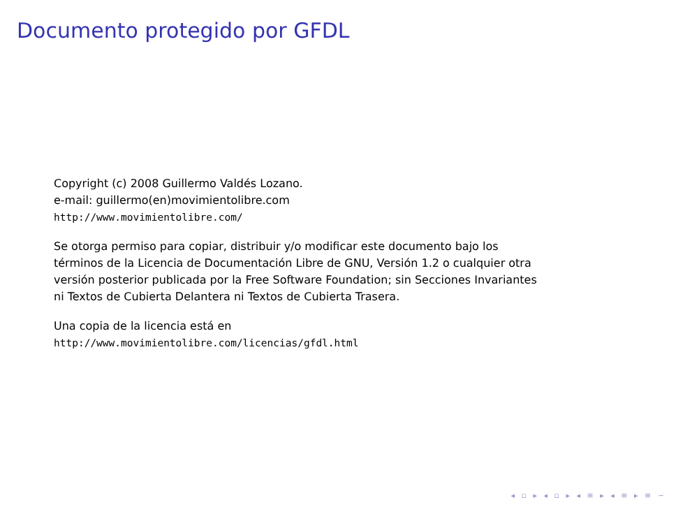Documento protegido por GFDL
Copyright (c) 2008 Guillermo Valdés Lozano.
e-mail: guillermo(en)movimientolibre.com
http://www.movimientolibre.com/
Se otorga permiso para copiar, distribuir y/o modificar este documento bajo los
términos de la Licencia de Documentación Libre de GNU, Versión 1.2 o cualquier otra
versión posterior publicada por la Free Software Foundation; sin Secciones Invariantes
ni Textos de Cubierta Delantera ni Textos de Cubierta Trasera.
Una copia de la licencia está en
http://www.movimientolibre.com/licencias/gfdl.html
◂ ▫ ▸ ◂ ▫ ▸ ◂ ≡ ▸ ◂ ≡ ▸ ≡ ∽